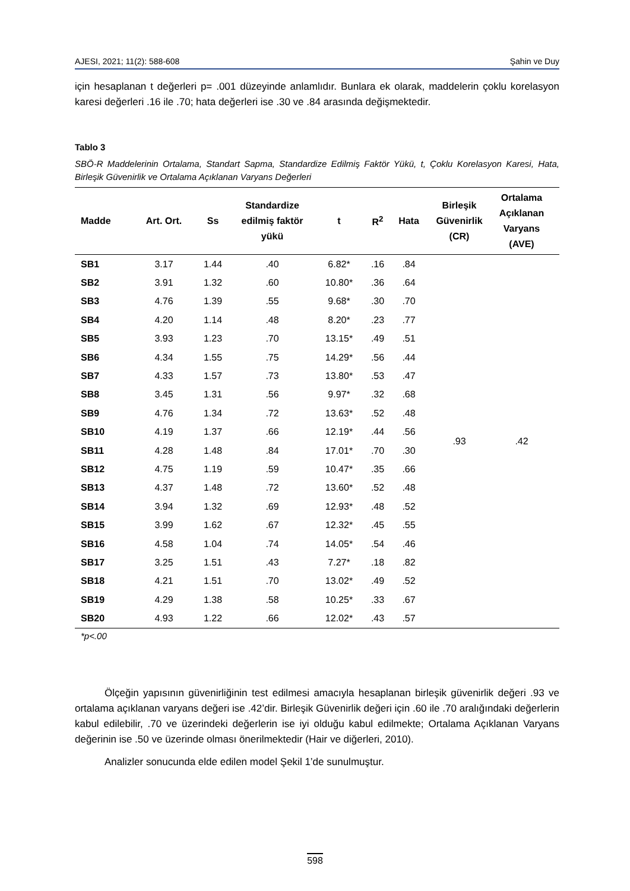AJESI, 2021; 11(2): 588-608 Şahin ve Duy
için hesaplanan t değerleri p= .001 düzeyinde anlamlıdır. Bunlara ek olarak, maddelerin çoklu korelasyon karesi değerleri .16 ile .70; hata değerleri ise .30 ve .84 arasında değişmektedir.
Tablo 3
SBÖ-R Maddelerinin Ortalama, Standart Sapma, Standardize Edilmiş Faktör Yükü, t, Çoklu Korelasyon Karesi, Hata, Birleşik Güvenirlik ve Ortalama Açıklanan Varyans Değerleri
| Madde | Art. Ort. | Ss | Standardize edilmiş faktör yükü | t | R<sup>2</sup> | Hata | Birleşik Güvenirlik (CR) | Ortalama Açıklanan Varyans (AVE) | |
| --- | --- | --- | --- | --- | --- | --- | --- | --- | --- |
| SB1 | 3.17 | 1.44 | .40 | 6.82* | .16 | .84 | .93 | .42 | |
| SB2 | 3.91 | 1.32 | .60 | 10.80* | .36 | .64 | | | |
| SB3 | 4.76 | 1.39 | .55 | 9.68* | .30 | .70 | | | |
| SB4 | 4.20 | 1.14 | .48 | 8.20* | .23 | .77 | | | |
| SB5 | 3.93 | 1.23 | .70 | 13.15* | .49 | .51 | | | |
| SB6 | 4.34 | 1.55 | .75 | 14.29* | .56 | .44 | | | |
| SB7 | 4.33 | 1.57 | .73 | 13.80* | .53 | .47 | | | |
| SB8 | 3.45 | 1.31 | .56 | 9.97* | .32 | .68 | | | |
| SB9 | 4.76 | 1.34 | .72 | 13.63* | .52 | .48 | | | |
| SB10 | 4.19 | 1.37 | .66 | 12.19* | .44 | .56 | | | |
| SB11 | 4.28 | 1.48 | .84 | 17.01* | .70 | .30 | | | |
| SB12 | 4.75 | 1.19 | .59 | 10.47* | .35 | .66 | | | |
| SB13 | 4.37 | 1.48 | .72 | 13.60* | .52 | .48 | | | |
| SB14 | 3.94 | 1.32 | .69 | 12.93* | .48 | .52 | | | |
| SB15 | 3.99 | 1.62 | .67 | 12.32* | .45 | .55 | | | |
| SB16 | 4.58 | 1.04 | .74 | 14.05* | .54 | .46 | | | |
| SB17 | 3.25 | 1.51 | .43 | 7.27* | .18 | .82 | | | |
| SB18 | 4.21 | 1.51 | .70 | 13.02* | .49 | .52 | | | |
| SB19 | 4.29 | 1.38 | .58 | 10.25* | .33 | .67 | | | |
| SB20 | 4.93 | 1.22 | .66 | 12.02* | .43 | .57 | | | |
*p<.00
Ölçeğin yapısının güvenirliğinin test edilmesi amacıyla hesaplanan birleşik güvenirlik değeri .93 ve ortalama açıklanan varyans değeri ise .42’dir. Birleşik Güvenirlik değeri için .60 ile .70 aralığındaki değerlerin kabul edilebilir, .70 ve üzerindeki değerlerin ise iyi olduğu kabul edilmekte; Ortalama Açıklanan Varyans değerinin ise .50 ve üzerinde olması önerilmektedir (Hair ve diğerleri, 2010).
Analizler sonucunda elde edilen model Şekil 1’de sunulmuştur.
598